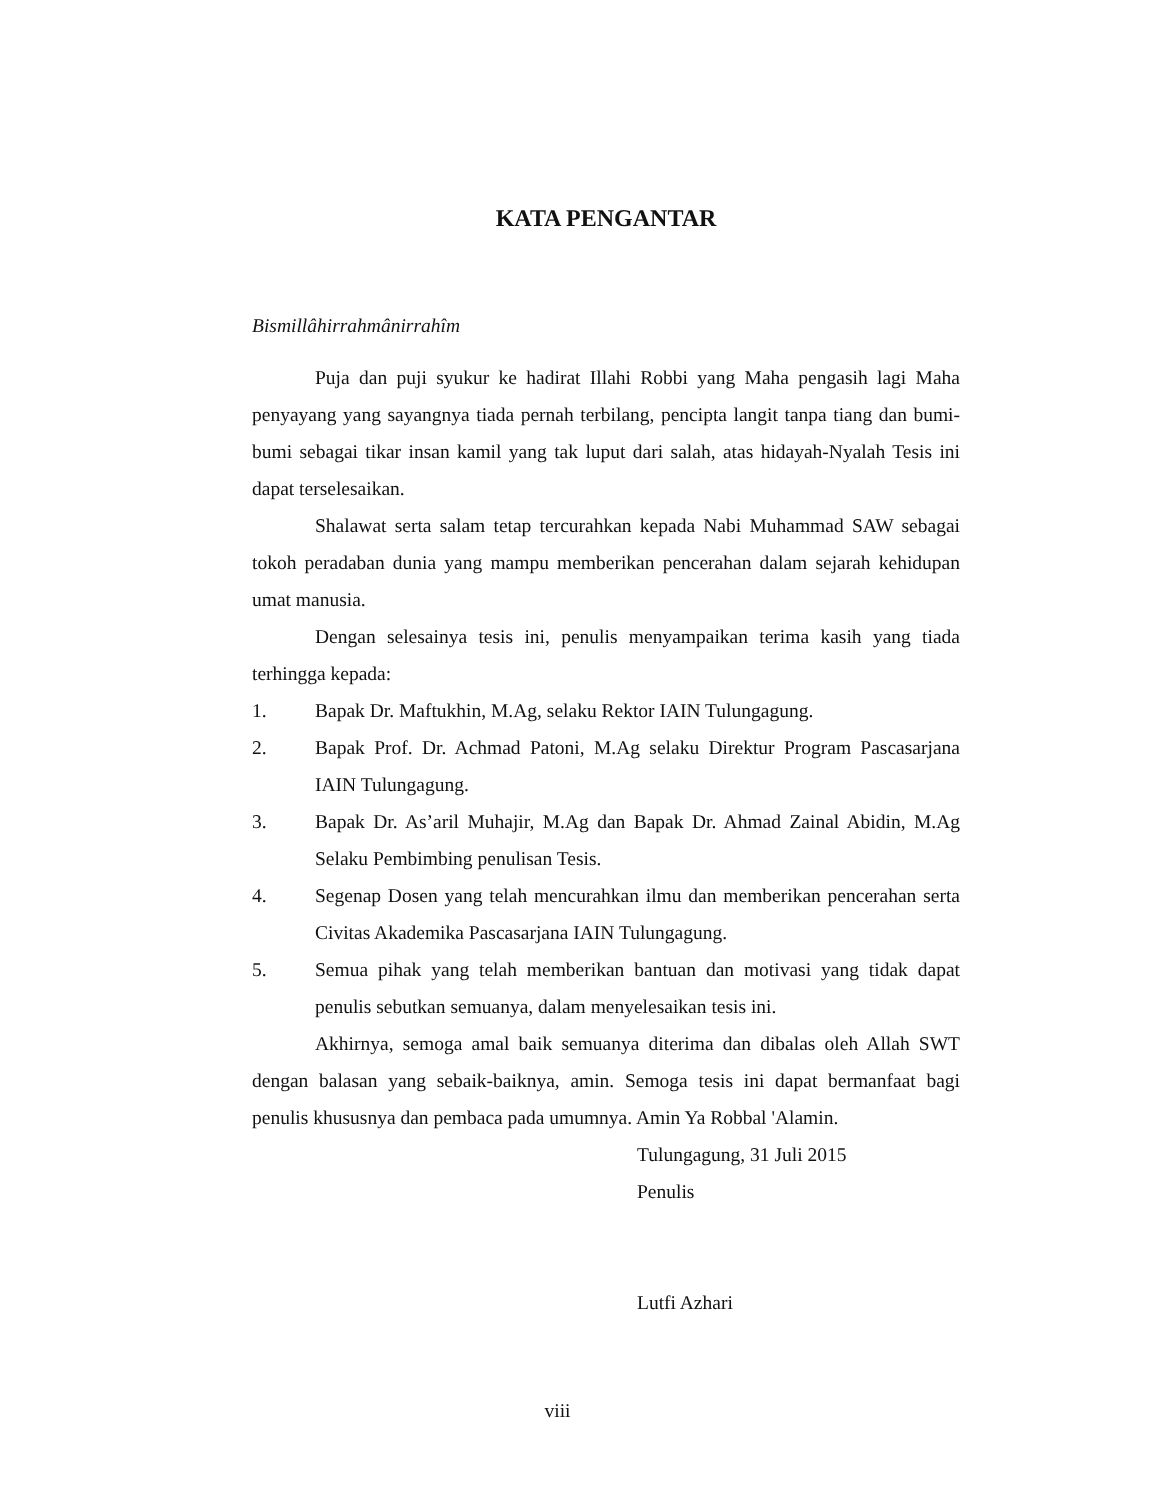KATA PENGANTAR
Bismillâhirrahmânirrahîm
Puja dan puji syukur ke hadirat Illahi Robbi yang Maha pengasih lagi Maha penyayang yang sayangnya tiada pernah terbilang, pencipta langit tanpa tiang dan bumi-bumi sebagai tikar insan kamil yang tak luput dari salah, atas hidayah-Nyalah Tesis ini dapat terselesaikan.
Shalawat serta salam tetap tercurahkan kepada Nabi Muhammad SAW sebagai tokoh peradaban dunia yang mampu memberikan pencerahan dalam sejarah kehidupan umat manusia.
Dengan selesainya tesis ini, penulis menyampaikan terima kasih yang tiada terhingga kepada:
1. Bapak Dr. Maftukhin, M.Ag, selaku Rektor IAIN Tulungagung.
2. Bapak Prof. Dr. Achmad Patoni, M.Ag selaku Direktur Program Pascasarjana IAIN Tulungagung.
3. Bapak Dr. As’aril Muhajir, M.Ag dan Bapak Dr. Ahmad Zainal Abidin, M.Ag Selaku Pembimbing penulisan Tesis.
4. Segenap Dosen yang telah mencurahkan ilmu dan memberikan pencerahan serta Civitas Akademika Pascasarjana IAIN Tulungagung.
5. Semua pihak yang telah memberikan bantuan dan motivasi yang tidak dapat penulis sebutkan semuanya, dalam menyelesaikan tesis ini.
Akhirnya, semoga amal baik semuanya diterima dan dibalas oleh Allah SWT dengan balasan yang sebaik-baiknya, amin. Semoga tesis ini dapat bermanfaat bagi penulis khususnya dan pembaca pada umumnya. Amin Ya Robbal 'Alamin.
Tulungagung, 31 Juli 2015
Penulis
Lutfi Azhari
viii